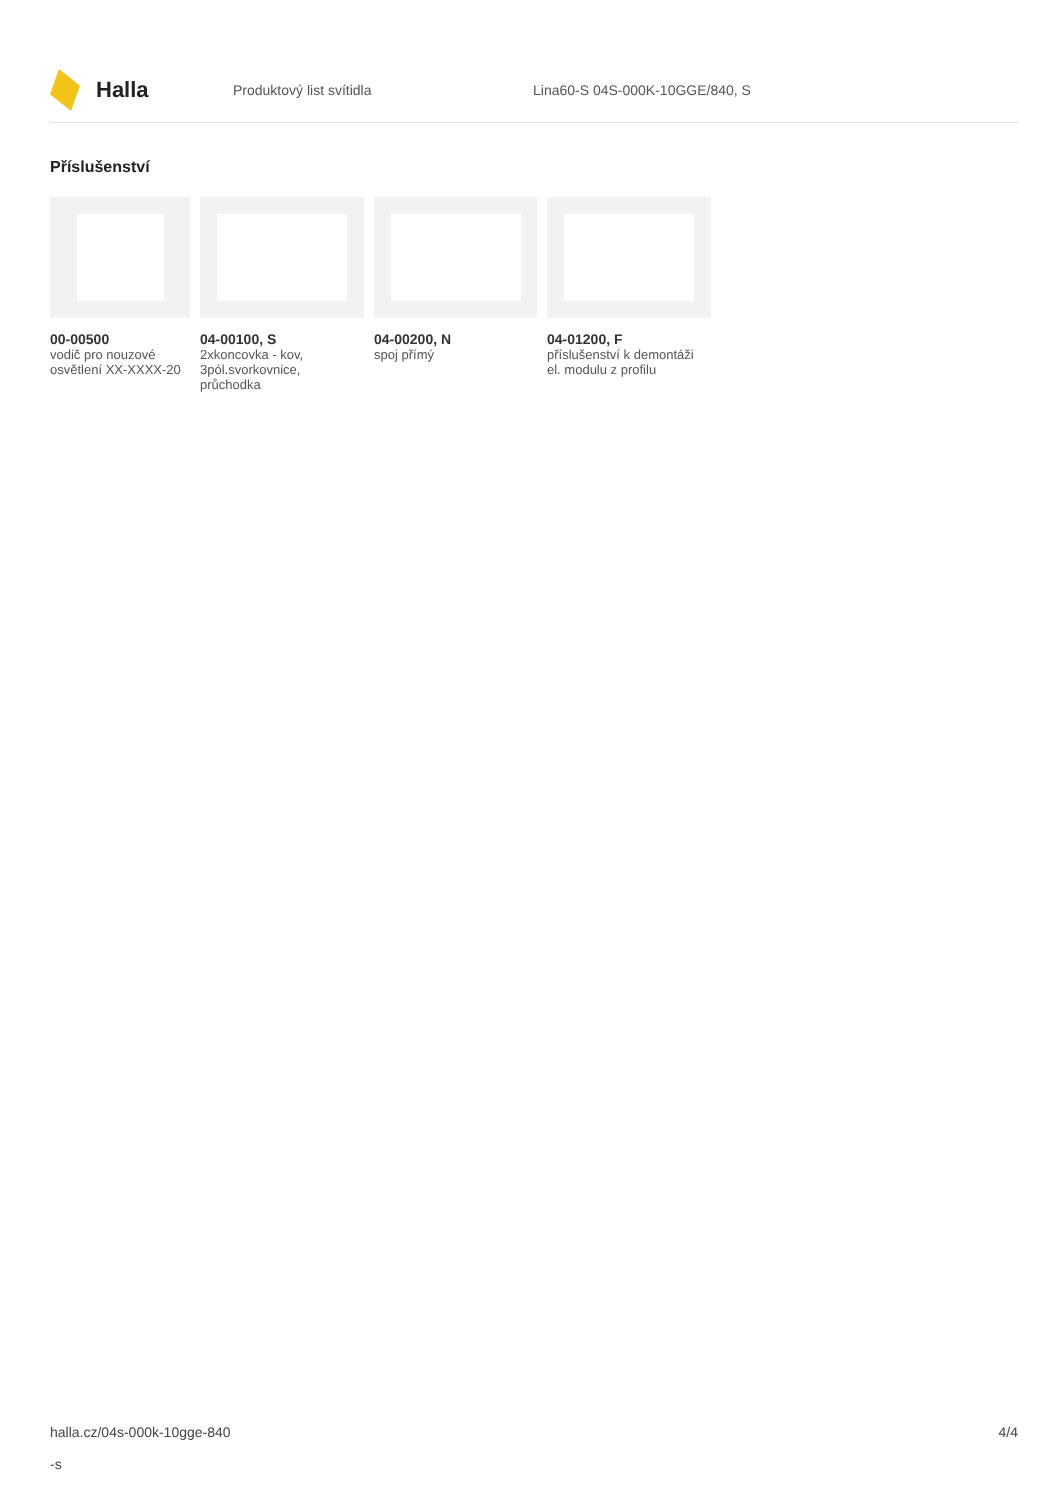Halla
Produktový list svítidla Lina60-S 04S-000K-10GGE/840, S
Příslušenství
00-00500
vodič pro nouzové osvětlení XX-XXXX-20
04-00100, S
2xkoncovka - kov, 3pól.svorkovnice, průchodka
04-00200, N
spoj přímý
04-01200, F
příslušenství k demontáži el. modulu z profilu
halla.cz/04s-000k-10gge-840
-s
4/4